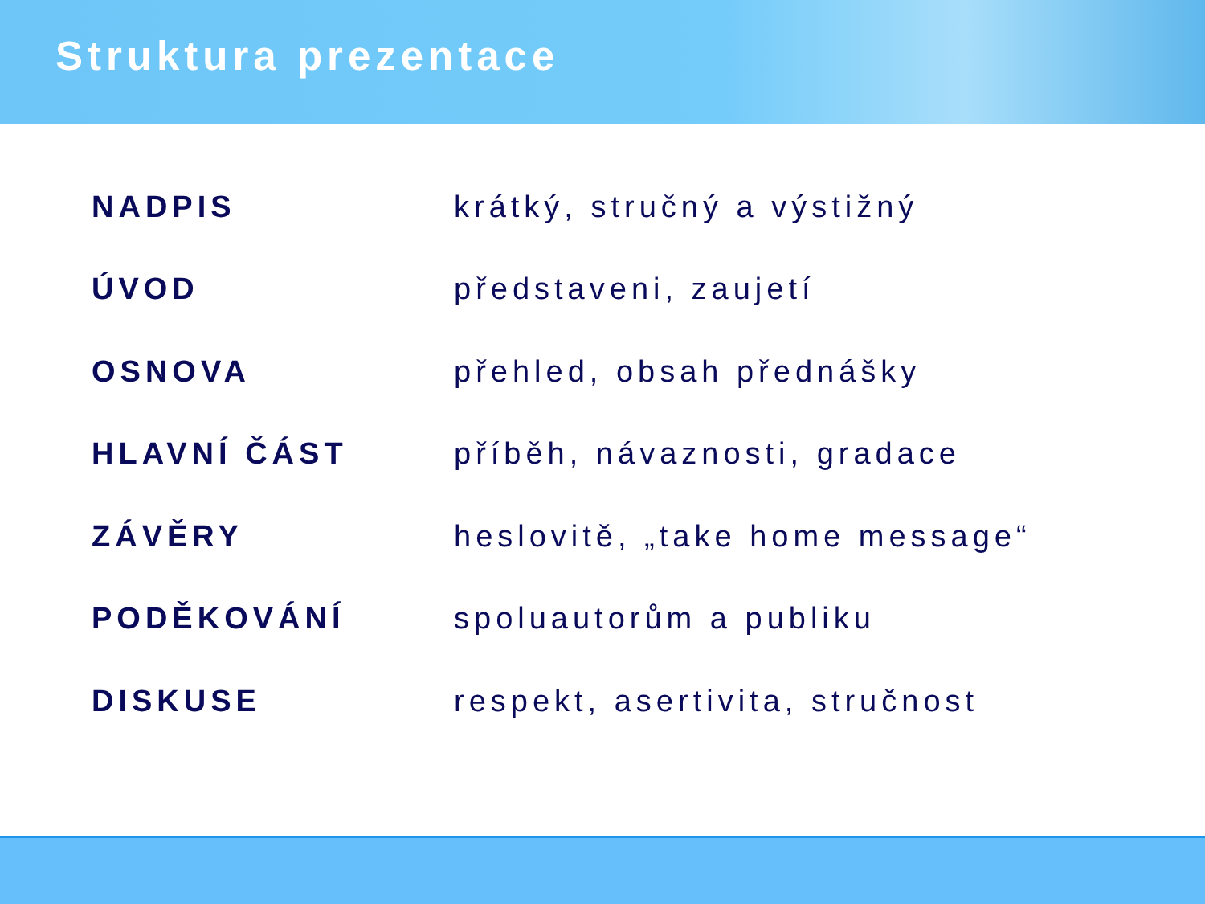Struktura prezentace
| NADPIS | krátký, stručný a výstižný |
| ÚVOD | představeni, zaujetí |
| OSNOVA | přehled, obsah přednášky |
| HLAVNÍ ČÁST | příběh, návaznosti, gradace |
| ZÁVĚRY | heslovitě, „take home message“ |
| PODĚKOVÁNÍ | spoluautorům a publiku |
| DISKUSE | respekt, asertivita, stručnost |